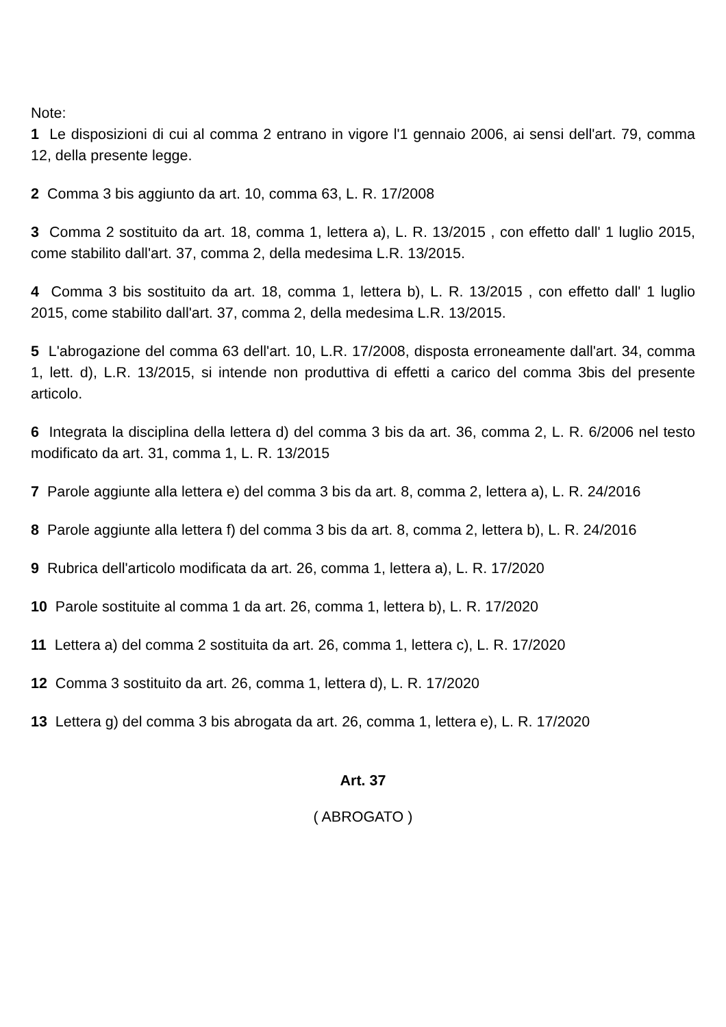Note:
1 Le disposizioni di cui al comma 2 entrano in vigore l'1 gennaio 2006, ai sensi dell'art. 79, comma 12, della presente legge.
2 Comma 3 bis aggiunto da art. 10, comma 63, L. R. 17/2008
3 Comma 2 sostituito da art. 18, comma 1, lettera a), L. R. 13/2015 , con effetto dall' 1 luglio 2015, come stabilito dall'art. 37, comma 2, della medesima L.R. 13/2015.
4 Comma 3 bis sostituito da art. 18, comma 1, lettera b), L. R. 13/2015 , con effetto dall' 1 luglio 2015, come stabilito dall'art. 37, comma 2, della medesima L.R. 13/2015.
5 L'abrogazione del comma 63 dell'art. 10, L.R. 17/2008, disposta erroneamente dall'art. 34, comma 1, lett. d), L.R. 13/2015, si intende non produttiva di effetti a carico del comma 3bis del presente articolo.
6 Integrata la disciplina della lettera d) del comma 3 bis da art. 36, comma 2, L. R. 6/2006 nel testo modificato da art. 31, comma 1, L. R. 13/2015
7 Parole aggiunte alla lettera e) del comma 3 bis da art. 8, comma 2, lettera a), L. R. 24/2016
8 Parole aggiunte alla lettera f) del comma 3 bis da art. 8, comma 2, lettera b), L. R. 24/2016
9 Rubrica dell'articolo modificata da art. 26, comma 1, lettera a), L. R. 17/2020
10 Parole sostituite al comma 1 da art. 26, comma 1, lettera b), L. R. 17/2020
11 Lettera a) del comma 2 sostituita da art. 26, comma 1, lettera c), L. R. 17/2020
12 Comma 3 sostituito da art. 26, comma 1, lettera d), L. R. 17/2020
13 Lettera g) del comma 3 bis abrogata da art. 26, comma 1, lettera e), L. R. 17/2020
Art. 37
( ABROGATO )